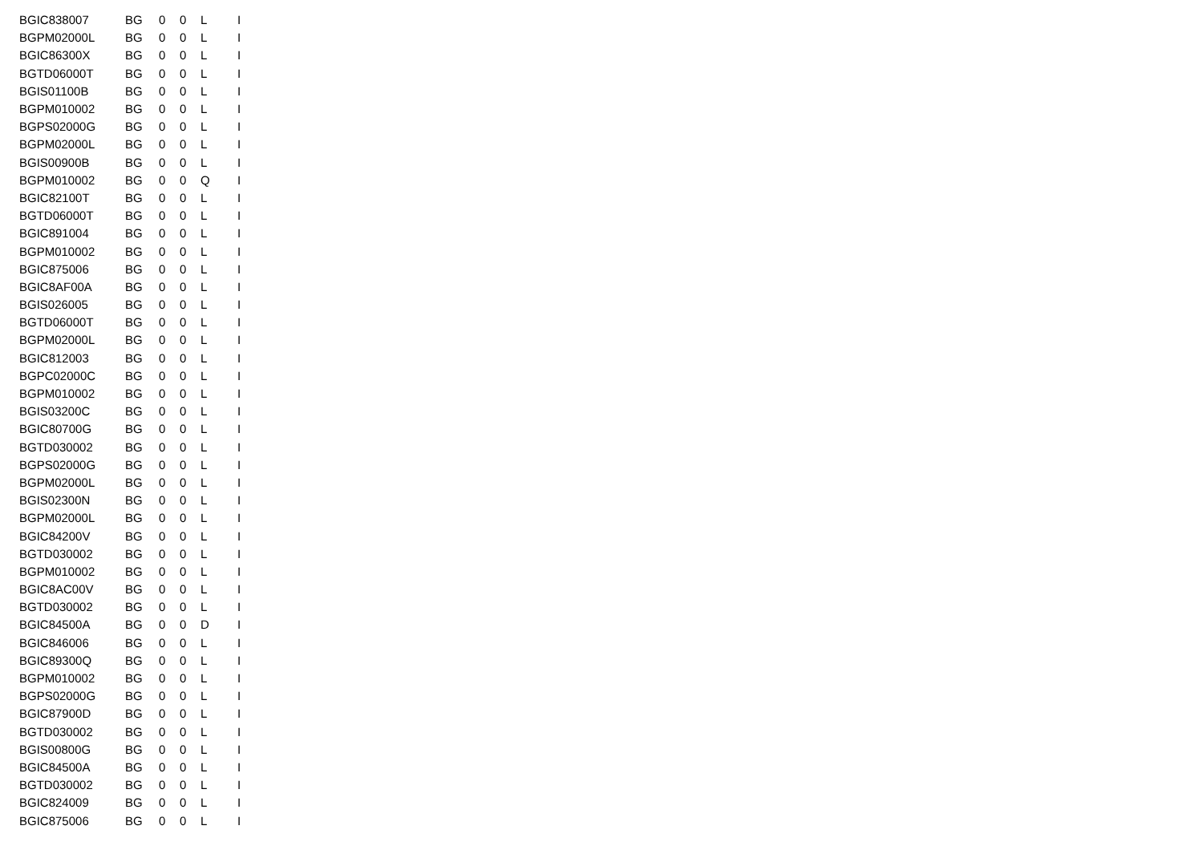| BGIC838007 | BG | 0 | 0 | L | I |
| BGPM02000L | BG | 0 | 0 | L | I |
| BGIC86300X | BG | 0 | 0 | L | I |
| BGTD06000T | BG | 0 | 0 | L | I |
| BGIS01100B | BG | 0 | 0 | L | I |
| BGPM010002 | BG | 0 | 0 | L | I |
| BGPS02000G | BG | 0 | 0 | L | I |
| BGPM02000L | BG | 0 | 0 | L | I |
| BGIS00900B | BG | 0 | 0 | L | I |
| BGPM010002 | BG | 0 | 0 | Q | I |
| BGIC82100T | BG | 0 | 0 | L | I |
| BGTD06000T | BG | 0 | 0 | L | I |
| BGIC891004 | BG | 0 | 0 | L | I |
| BGPM010002 | BG | 0 | 0 | L | I |
| BGIC875006 | BG | 0 | 0 | L | I |
| BGIC8AF00A | BG | 0 | 0 | L | I |
| BGIS026005 | BG | 0 | 0 | L | I |
| BGTD06000T | BG | 0 | 0 | L | I |
| BGPM02000L | BG | 0 | 0 | L | I |
| BGIC812003 | BG | 0 | 0 | L | I |
| BGPC02000C | BG | 0 | 0 | L | I |
| BGPM010002 | BG | 0 | 0 | L | I |
| BGIS03200C | BG | 0 | 0 | L | I |
| BGIC80700G | BG | 0 | 0 | L | I |
| BGTD030002 | BG | 0 | 0 | L | I |
| BGPS02000G | BG | 0 | 0 | L | I |
| BGPM02000L | BG | 0 | 0 | L | I |
| BGIS02300N | BG | 0 | 0 | L | I |
| BGPM02000L | BG | 0 | 0 | L | I |
| BGIC84200V | BG | 0 | 0 | L | I |
| BGTD030002 | BG | 0 | 0 | L | I |
| BGPM010002 | BG | 0 | 0 | L | I |
| BGIC8AC00V | BG | 0 | 0 | L | I |
| BGTD030002 | BG | 0 | 0 | L | I |
| BGIC84500A | BG | 0 | 0 | D | I |
| BGIC846006 | BG | 0 | 0 | L | I |
| BGIC89300Q | BG | 0 | 0 | L | I |
| BGPM010002 | BG | 0 | 0 | L | I |
| BGPS02000G | BG | 0 | 0 | L | I |
| BGIC87900D | BG | 0 | 0 | L | I |
| BGTD030002 | BG | 0 | 0 | L | I |
| BGIS00800G | BG | 0 | 0 | L | I |
| BGIC84500A | BG | 0 | 0 | L | I |
| BGTD030002 | BG | 0 | 0 | L | I |
| BGIC824009 | BG | 0 | 0 | L | I |
| BGIC875006 | BG | 0 | 0 | L | I |